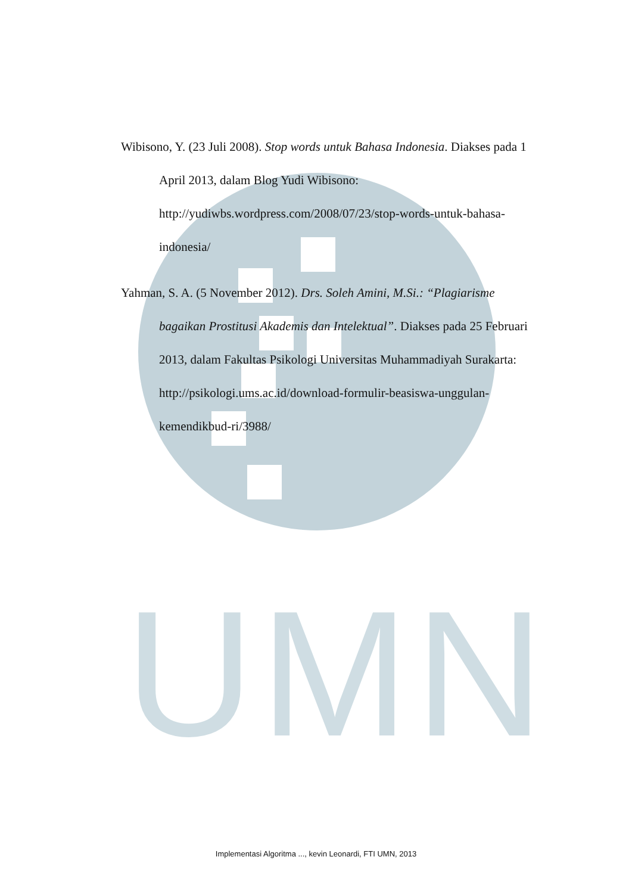UMN
Wibisono, Y. (23 Juli 2008). Stop words untuk Bahasa Indonesia. Diakses pada 1 April 2013, dalam Blog Yudi Wibisono: http://yudiwbs.wordpress.com/2008/07/23/stop-words-untuk-bahasa-indonesia/
Yahman, S. A. (5 November 2012). Drs. Soleh Amini, M.Si.: “Plagiarisme bagaikan Prostitusi Akademis dan Intelektual”. Diakses pada 25 Februari 2013, dalam Fakultas Psikologi Universitas Muhammadiyah Surakarta: http://psikologi.ums.ac.id/download-formulir-beasiswa-unggulan-kemendikbud-ri/3988/
Implementasi Algoritma ..., kevin Leonardi, FTI UMN, 2013